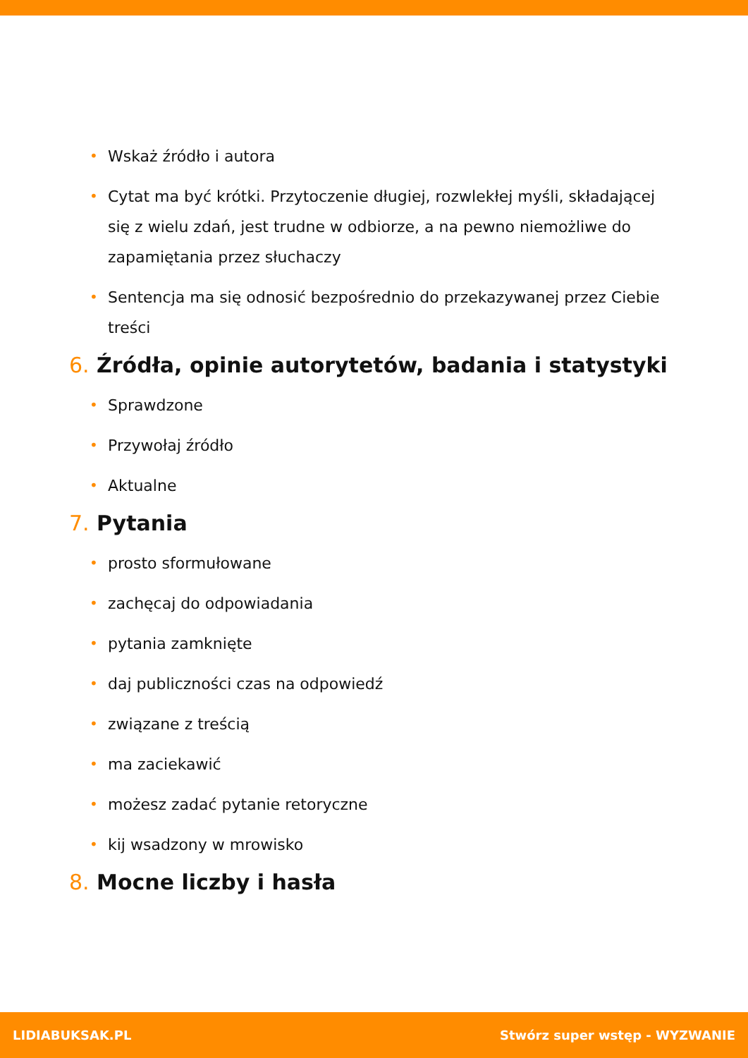• Wskaż źródło i autora
• Cytat ma być krótki. Przytoczenie długiej, rozwlekłej myśli, składającej się z wielu zdań, jest trudne w odbiorze, a na pewno niemożliwe do zapamiętania przez słuchaczy
• Sentencja ma się odnosić bezpośrednio do przekazywanej przez Ciebie treści
6. Źródła, opinie autorytetów, badania i statystyki
• Sprawdzone
• Przywołaj źródło
• Aktualne
7. Pytania
• prosto sformułowane
• zachęcaj do odpowiadania
• pytania zamknięte
• daj publiczności czas na odpowiedź
• związane z treścią
• ma zaciekawić
• możesz zadać pytanie retoryczne
• kij wsadzony w mrowisko
8. Mocne liczby i hasła
LIDIABUKSAK.PL Stwórz super wstęp - WYZWANIE